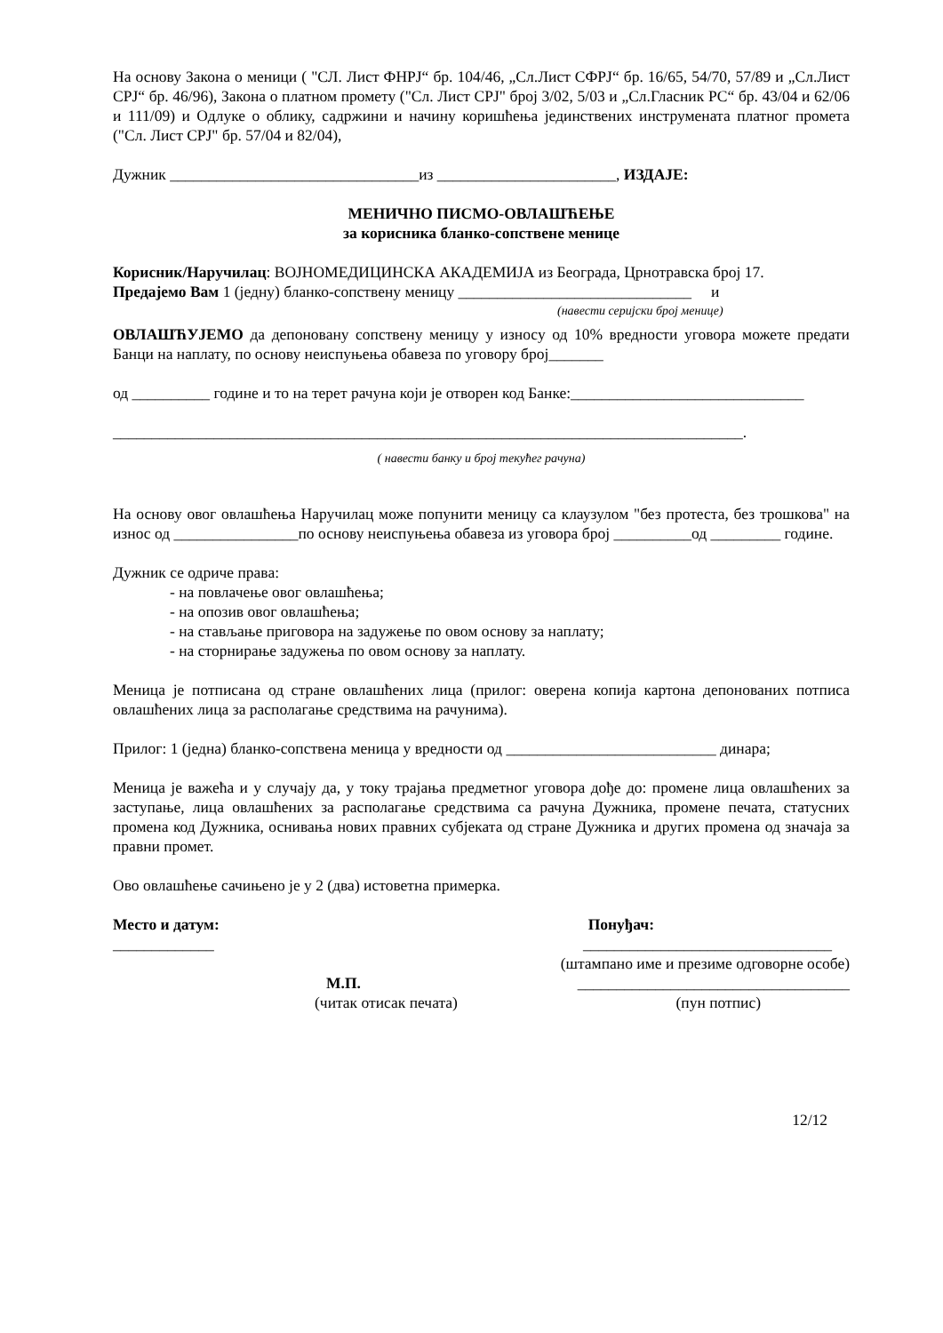На основу Закона о меници ( "СЛ. Лист ФНРЈ“ бр. 104/46, „Сл.Лист СФРЈ“ бр. 16/65, 54/70, 57/89 и „Сл.Лист СРЈ“ бр. 46/96), Закона о платном промету ("Сл. Лист СРЈ" број 3/02, 5/03 и „Сл.Гласник РС“ бр. 43/04 и 62/06 и 111/09) и Одлуке о облику, садржини и начину коришћења јединствених инструмената платног промета ("Сл. Лист СРЈ" бр. 57/04 и 82/04),
Дужник ________________________________из _______________________, ИЗДАЈЕ:
МЕНИЧНО ПИСМО-ОВЛАШЋЕЊЕ
за корисника бланко-сопствене менице
Корисник/Наручилац: ВОЈНОМЕДИЦИНСКА АКАДЕМИЈА из Београда, Црнотравска број 17.
Предајемо Вам 1 (једну) бланко-сопствену меницу ______________________________ и
(навести серијски број менице)
ОВЛАШЋУЈЕМО да депоновану сопствену меницу у износу од 10% вредности уговора можете предати Банци на наплату, по основу неиспуњења обавеза по уговору број_______
од __________ године и то на терет рачуна који је отворен код Банке:______________________________
_________________________________________________________________________________.
( навести банку и број текућег рачуна)
На основу овог овлашћења Наручилац може попунити меницу са клаузулом "без протеста, без трошкова" на износ од ________________по основу неиспуњења обавеза из уговора број __________од _________ године.
Дужник се одриче права:
- на повлачење овог овлашћења;
- на опозив овог овлашћења;
- на стављање приговора на задужење по овом основу за наплату;
- на сторнирање задужења по овом основу за наплату.
Меница је потписана од стране овлашћених лица (прилог: оверена копија картона депонованих потписа овлашћених лица за располагање средствима на рачунима).
Прилог: 1 (једна) бланко-сопствена меница у вредности од ___________________________ динара;
Меница је важећа и у случају да, у току трајања предметног уговора дође до: промене лица овлашћених за заступање, лица овлашћених за располагање средствима са рачуна Дужника, промене печата, статусних промена код Дужника, оснивања нових правних субјеката од стране Дужника и других промена од значаја за правни промет.
Ово овлашћење сачињено је у 2 (два) истоветна примерка.
Место и датум: Понуђач:
_____________ ________________________________
(штампано име и презиме одговорне особе)
М.П. ___________________________________
(читак отисак печата) (пун потпис)
12/12